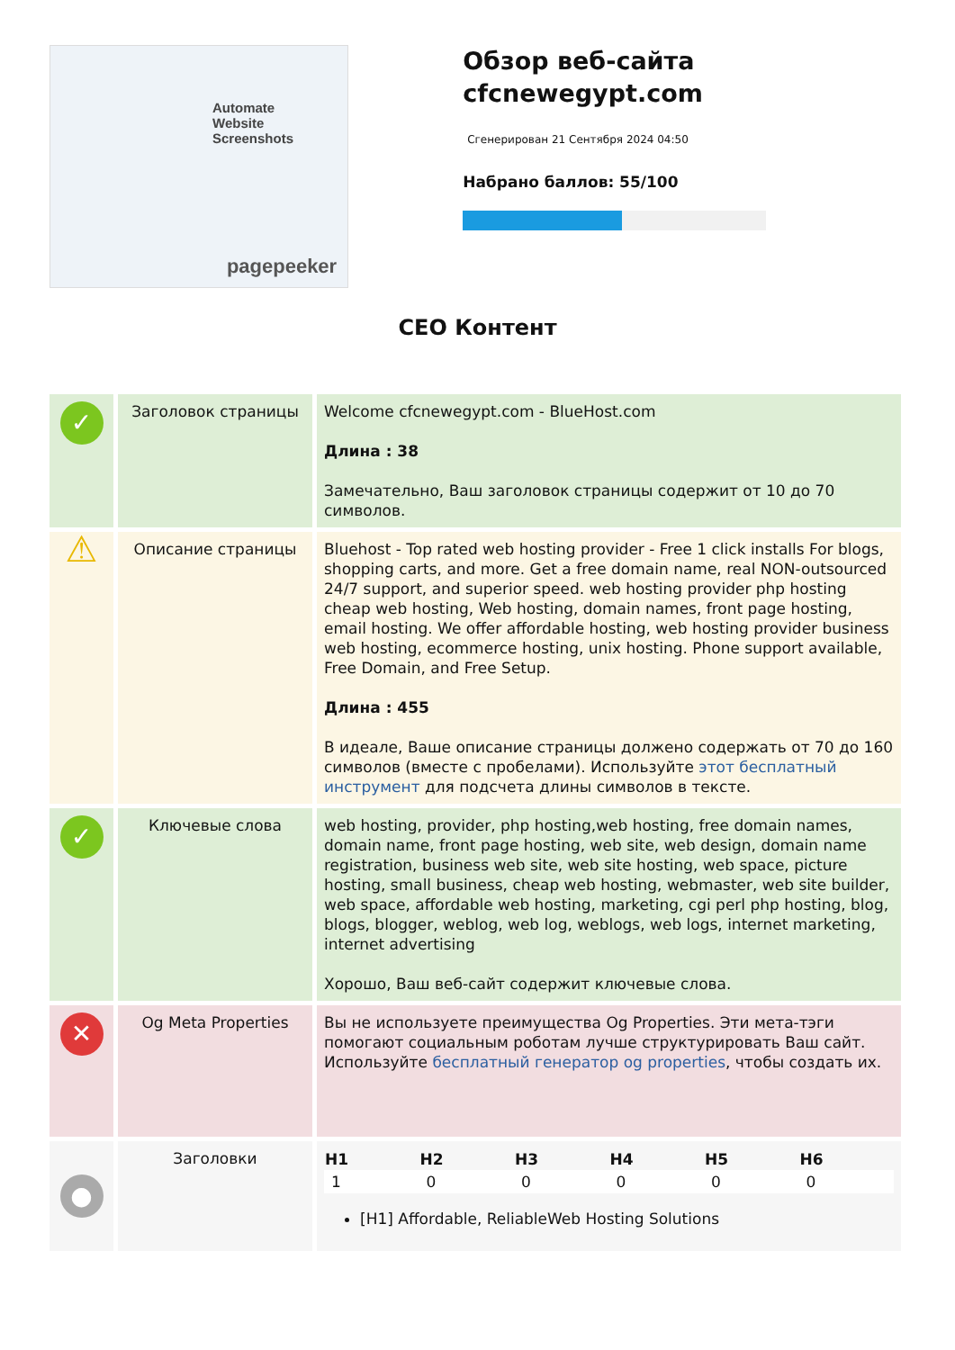Automate
Website Screenshots
pagepeeker
Обзор веб-сайта cfcnewegypt.com
Сгенерирован 21 Сентября 2024 04:50
Набрано баллов: 55/100
СЕО Контент
| ✓ | Заголовок страницы | Welcome cfcnewegypt.com - BlueHost.com Длина : 38 Замечательно, Ваш заголовок страницы содержит от 10 до 70 символов. |
| ⚠ | Описание страницы | Bluehost - Top rated web hosting provider - Free 1 click installs For blogs, shopping carts, and more. Get a free domain name, real NON-outsourced 24/7 support, and superior speed. web hosting provider php hosting cheap web hosting, Web hosting, domain names, front page hosting, email hosting. We offer affordable hosting, web hosting provider business web hosting, ecommerce hosting, unix hosting. Phone support available, Free Domain, and Free Setup. Длина : 455 В идеале, Ваше описание страницы должено содержать от 70 до 160 символов (вместе с пробелами). Используйте этот бесплатный инструмент для подсчета длины символов в тексте. |
| ✓ | Ключевые слова | web hosting, provider, php hosting,web hosting, free domain names, domain name, front page hosting, web site, web design, domain name registration, business web site, web site hosting, web space, picture hosting, small business, cheap web hosting, webmaster, web site builder, web space, affordable web hosting, marketing, cgi perl php hosting, blog, blogs, blogger, weblog, web log, weblogs, web logs, internet marketing, internet advertising Хорошо, Ваш веб-сайт содержит ключевые слова. |
| ✕ | Og Meta Properties | Вы не используете преимущества Og Properties. Эти мета-тэги помогают социальным роботам лучше структурировать Ваш сайт. Используйте бесплатный генератор og properties , чтобы создать их. |
| ● | Заголовки | / H1 / H2 / H3 / H4 / H5 / H6 / / --- / --- / --- / --- / --- / --- / / 1 / 0 / 0 / 0 / 0 / 0 / [H1] Affordable, ReliableWeb Hosting Solutions |